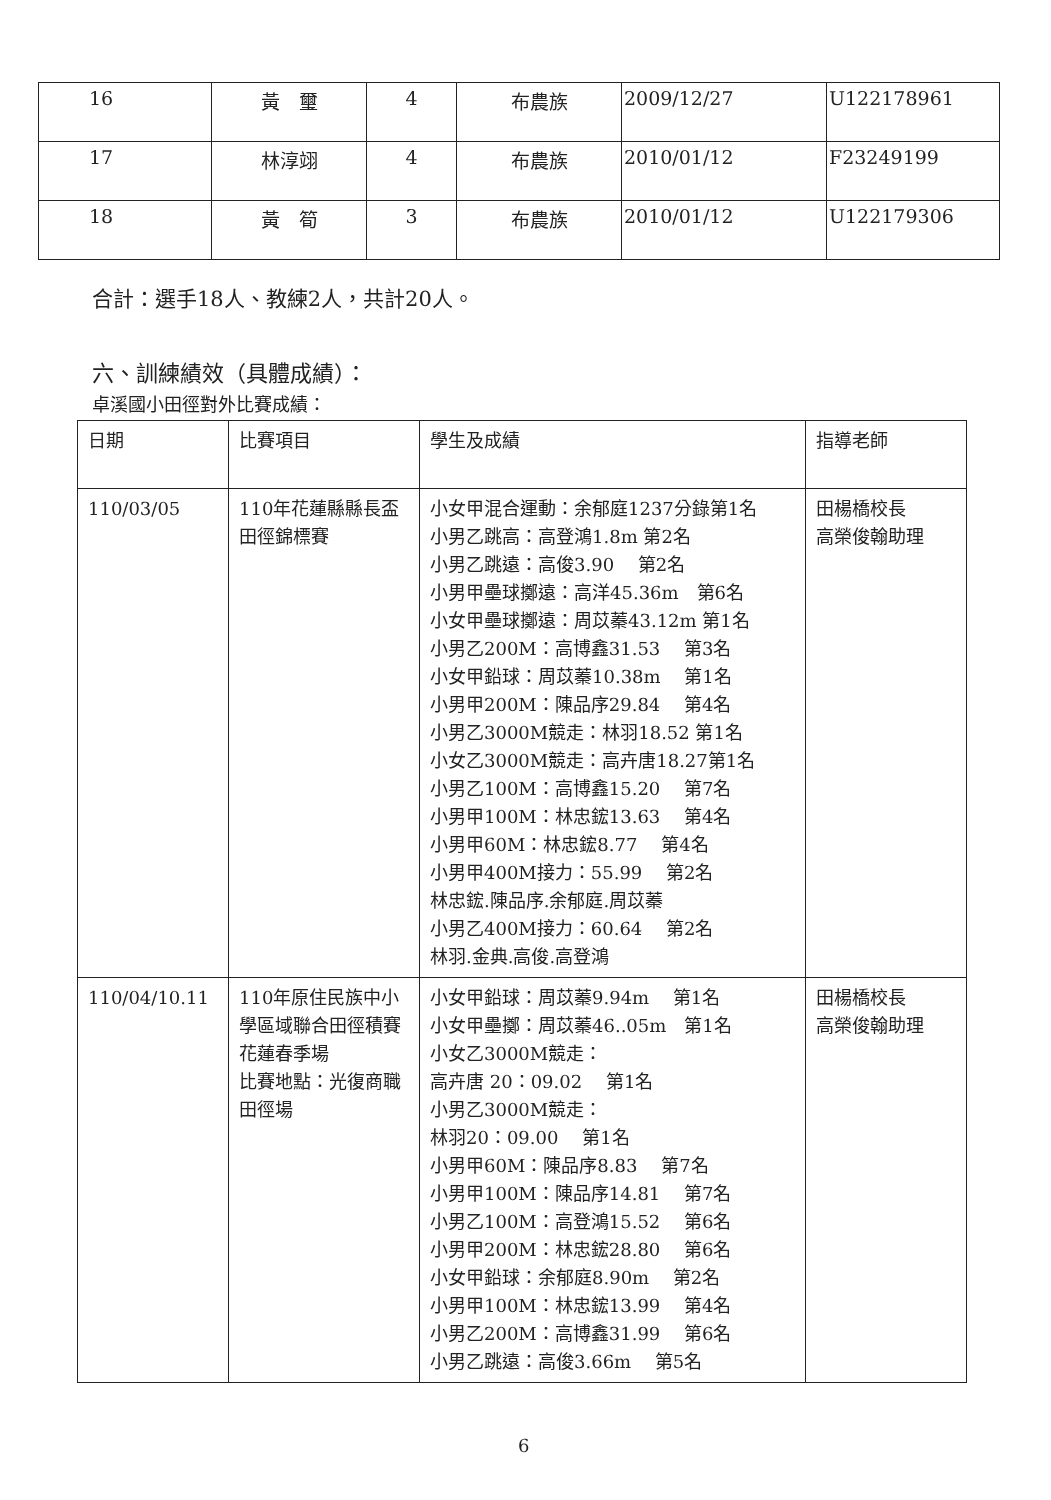| 16 | 黃 璽 | 4 | 布農族 | 2009/12/27 | U122178961 |
| 17 | 林淳翊 | 4 | 布農族 | 2010/01/12 | F23249199 |
| 18 | 黃 筍 | 3 | 布農族 | 2010/01/12 | U122179306 |
合計：選手18人、教練2人，共計20人。
六、訓練績效（具體成績）：
卓溪國小田徑對外比賽成績：
| 日期 | 比賽項目 | 學生及成績 | 指導老師 |
| --- | --- | --- | --- |
| 110/03/05 | 110年花蓮縣縣長盃田徑錦標賽 | 小女甲混合運動：余郁庭1237分錄第1名 小男乙跳高：高登鴻1.8m 第2名 小男乙跳遠：高俊3.90 第2名 小男甲壘球擲遠：高洋45.36m 第6名 小女甲壘球擲遠：周苡蓁43.12m 第1名 小男乙200M：高博鑫31.53 第3名 小女甲鉛球：周苡蓁10.38m 第1名 小男甲200M：陳品序29.84 第4名 小男乙3000M競走：林羽18.52 第1名 小女乙3000M競走：高卉唐18.27第1名 小男乙100M：高博鑫15.20 第7名 小男甲100M：林忠鋐13.63 第4名 小男甲60M：林忠鋐8.77 第4名 小男甲400M接力：55.99 第2名 林忠鋐.陳品序.余郁庭.周苡蓁 小男乙400M接力：60.64 第2名 林羽.金典.高俊.高登鴻 | 田楊橋校長 高榮俊翰助理 |
| 110/04/10.11 | 110年原住民族中小學區域聯合田徑積賽花蓮春季場 比賽地點：光復商職田徑場 | 小女甲鉛球：周苡蓁9.94m 第1名 小女甲壘擲：周苡蓁46..05m 第1名 小女乙3000M競走： 高卉唐 20：09.02 第1名 小男乙3000M競走： 林羽20：09.00 第1名 小男甲60M：陳品序8.83 第7名 小男甲100M：陳品序14.81 第7名 小男乙100M：高登鴻15.52 第6名 小男甲200M：林忠鋐28.80 第6名 小女甲鉛球：余郁庭8.90m 第2名 小男甲100M：林忠鋐13.99 第4名 小男乙200M：高博鑫31.99 第6名 小男乙跳遠：高俊3.66m 第5名 | 田楊橋校長 高榮俊翰助理 |
6